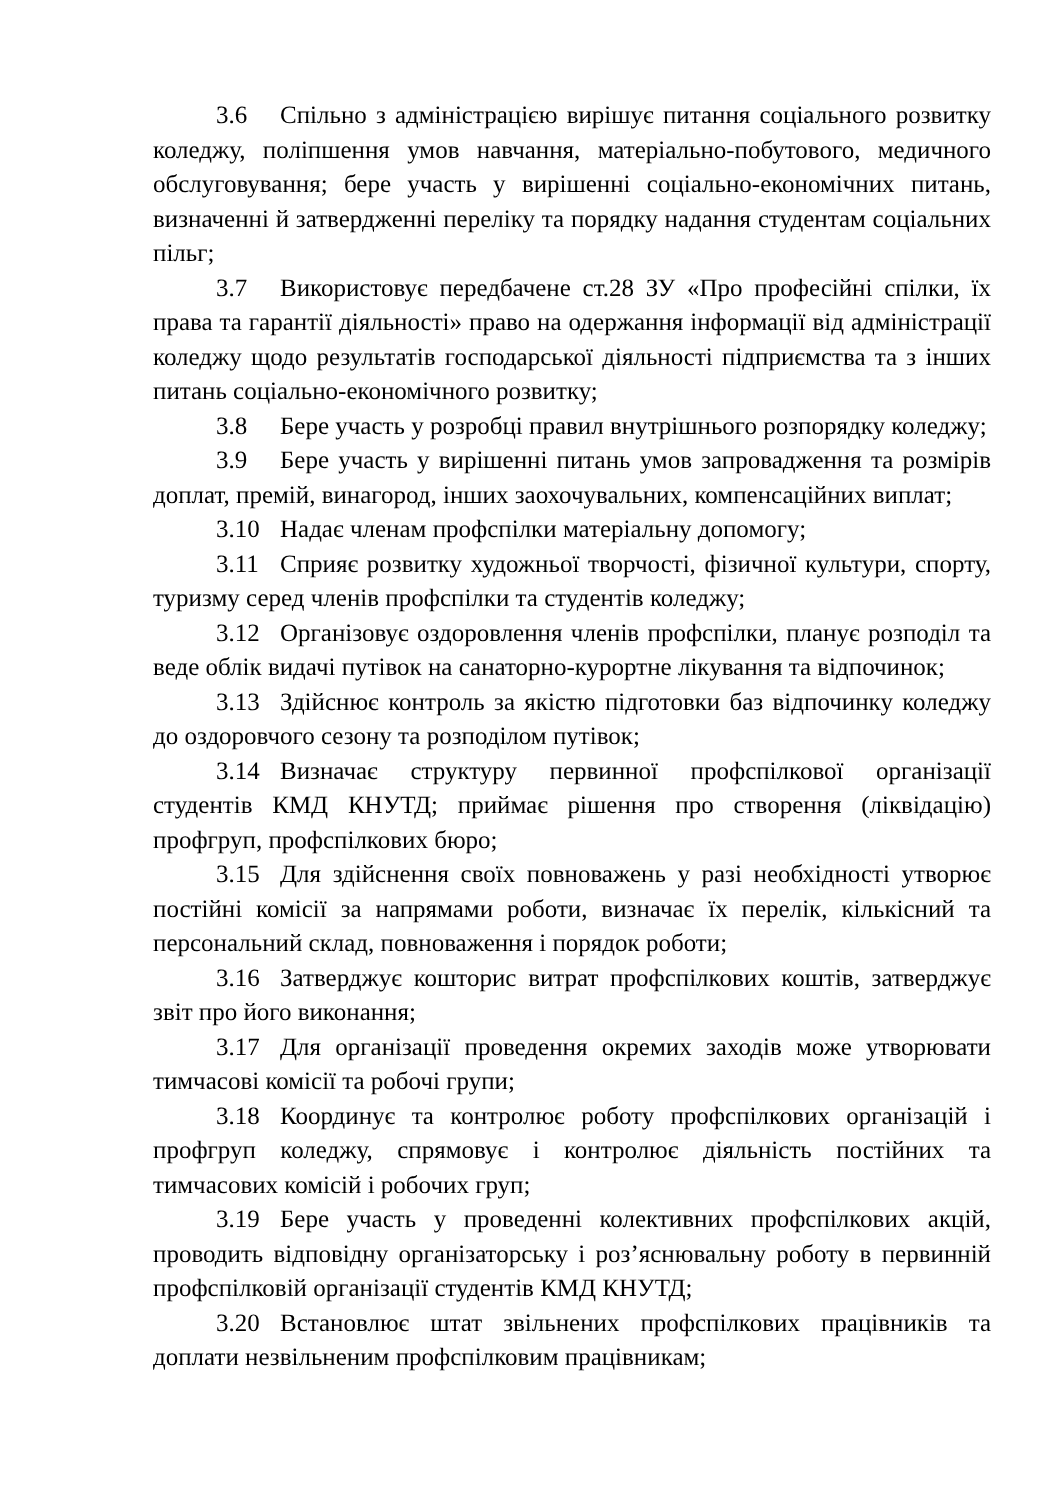3.6 Спільно з адміністрацією вирішує питання соціального розвитку коледжу, поліпшення умов навчання, матеріально-побутового, медичного обслуговування; бере участь у вирішенні соціально-економічних питань, визначенні й затвердженні переліку та порядку надання студентам соціальних пільг;
3.7 Використовує передбачене ст.28 ЗУ «Про професійні спілки, їх права та гарантії діяльності» право на одержання інформації від адміністрації коледжу щодо результатів господарської діяльності підприємства та з інших питань соціально-економічного розвитку;
3.8 Бере участь у розробці правил внутрішнього розпорядку коледжу;
3.9 Бере участь у вирішенні питань умов запровадження та розмірів доплат, премій, винагород, інших заохочувальних, компенсаційних виплат;
3.10 Надає членам профспілки матеріальну допомогу;
3.11 Сприяє розвитку художньої творчості, фізичної культури, спорту, туризму серед членів профспілки та студентів коледжу;
3.12 Організовує оздоровлення членів профспілки, планує розподіл та веде облік видачі путівок на санаторно-курортне лікування та відпочинок;
3.13 Здійснює контроль за якістю підготовки баз відпочинку коледжу до оздоровчого сезону та розподілом путівок;
3.14 Визначає структуру первинної профспілкової організації студентів КМД КНУТД; приймає рішення про створення (ліквідацію) профгруп, профспілкових бюро;
3.15 Для здійснення своїх повноважень у разі необхідності утворює постійні комісії за напрямами роботи, визначає їх перелік, кількісний та персональний склад, повноваження і порядок роботи;
3.16 Затверджує кошторис витрат профспілкових коштів, затверджує звіт про його виконання;
3.17 Для організації проведення окремих заходів може утворювати тимчасові комісії та робочі групи;
3.18 Координує та контролює роботу профспілкових організацій і профгруп коледжу, спрямовує і контролює діяльність постійних та тимчасових комісій і робочих груп;
3.19 Бере участь у проведенні колективних профспілкових акцій, проводить відповідну організаторську і роз’яснювальну роботу в первинній профспілковій організації студентів КМД КНУТД;
3.20 Встановлює штат звільнених профспілкових працівників та доплати незвільненим профспілковим працівникам;